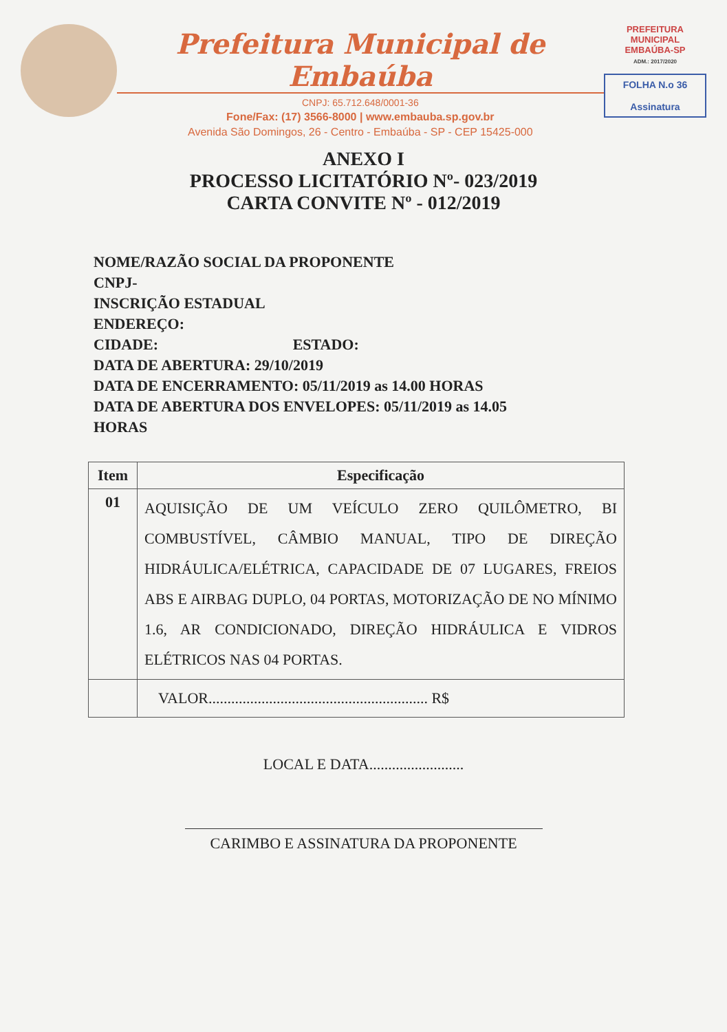Prefeitura Municipal de Embaúba
CNPJ: 65.712.648/0001-36
Fone/Fax: (17) 3566-8000 | www.embauba.sp.gov.br
Avenida São Domingos, 26 - Centro - Embaúba - SP - CEP 15425-000
PREFEITURA MUNICIPAL
EMBAÚBA-SP
ADM.: 2017/2020
FOLHA N.o 36
Assinatura
ANEXO I
PROCESSO LICITATÓRIO Nº- 023/2019
CARTA CONVITE Nº - 012/2019
NOME/RAZÃO SOCIAL DA PROPONENTE
CNPJ-
INSCRIÇÃO ESTADUAL
ENDEREÇO:
CIDADE: ESTADO:
DATA DE ABERTURA: 29/10/2019
DATA DE ENCERRAMENTO: 05/11/2019 as 14.00 HORAS
DATA DE ABERTURA DOS ENVELOPES: 05/11/2019 as 14.05
HORAS
| Item | Especificação |
| --- | --- |
| 01 | AQUISIÇÃO DE UM VEÍCULO ZERO QUILÔMETRO, BI COMBUSTÍVEL, CÂMBIO MANUAL, TIPO DE DIREÇÃO HIDRÁULICA/ELÉTRICA, CAPACIDADE DE 07 LUGARES, FREIOS ABS E AIRBAG DUPLO, 04 PORTAS, MOTORIZAÇÃO DE NO MÍNIMO 1.6, AR CONDICIONADO, DIREÇÃO HIDRÁULICA E VIDROS ELÉTRICOS NAS 04 PORTAS. |
| | VALOR.......................................................... R$ |
LOCAL E DATA.........................
CARIMBO E ASSINATURA DA PROPONENTE